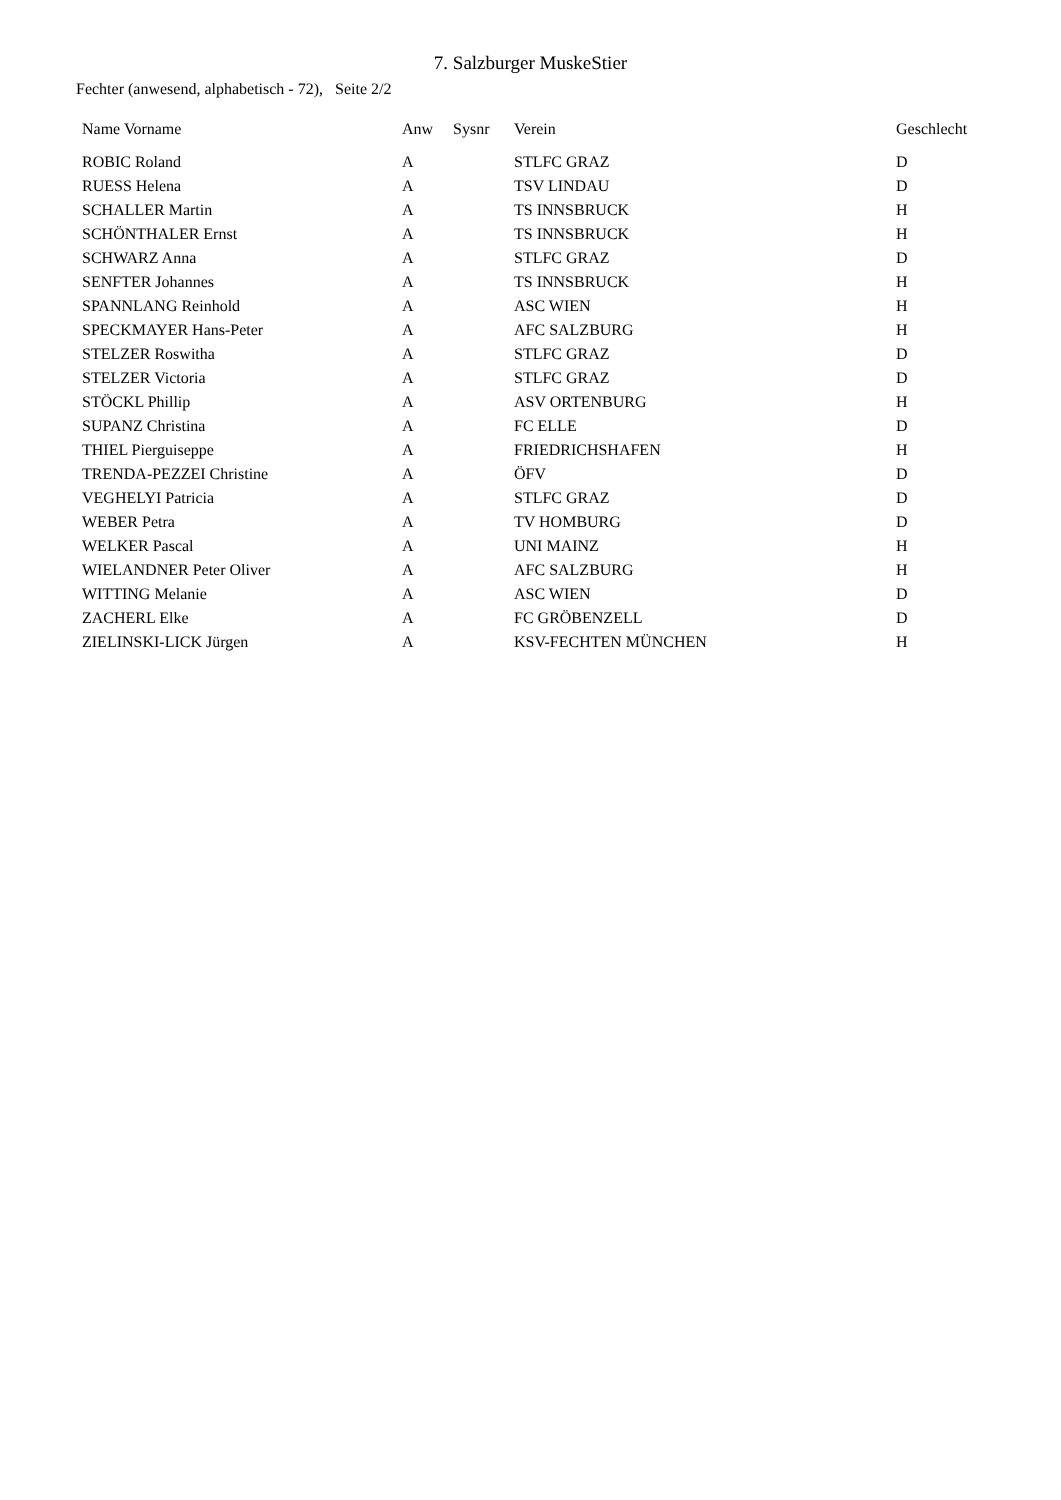7. Salzburger MuskeStier
Fechter (anwesend, alphabetisch - 72), Seite 2/2
| Name Vorname | Anw | Sysnr | Verein | Geschlecht |
| --- | --- | --- | --- | --- |
| ROBIC Roland | A | | STLFC GRAZ | D |
| RUESS Helena | A | | TSV LINDAU | D |
| SCHALLER Martin | A | | TS INNSBRUCK | H |
| SCHÖNTHALER Ernst | A | | TS INNSBRUCK | H |
| SCHWARZ Anna | A | | STLFC GRAZ | D |
| SENFTER Johannes | A | | TS INNSBRUCK | H |
| SPANNLANG Reinhold | A | | ASC WIEN | H |
| SPECKMAYER Hans-Peter | A | | AFC SALZBURG | H |
| STELZER Roswitha | A | | STLFC GRAZ | D |
| STELZER Victoria | A | | STLFC GRAZ | D |
| STÖCKL Phillip | A | | ASV ORTENBURG | H |
| SUPANZ Christina | A | | FC ELLE | D |
| THIEL Pierguiseppe | A | | FRIEDRICHSHAFEN | H |
| TRENDA-PEZZEI Christine | A | | ÖFV | D |
| VEGHELYI Patricia | A | | STLFC GRAZ | D |
| WEBER Petra | A | | TV HOMBURG | D |
| WELKER Pascal | A | | UNI MAINZ | H |
| WIELANDNER Peter Oliver | A | | AFC SALZBURG | H |
| WITTING Melanie | A | | ASC WIEN | D |
| ZACHERL Elke | A | | FC GRÖBENZELL | D |
| ZIELINSKI-LICK Jürgen | A | | KSV-FECHTEN MÜNCHEN | H |